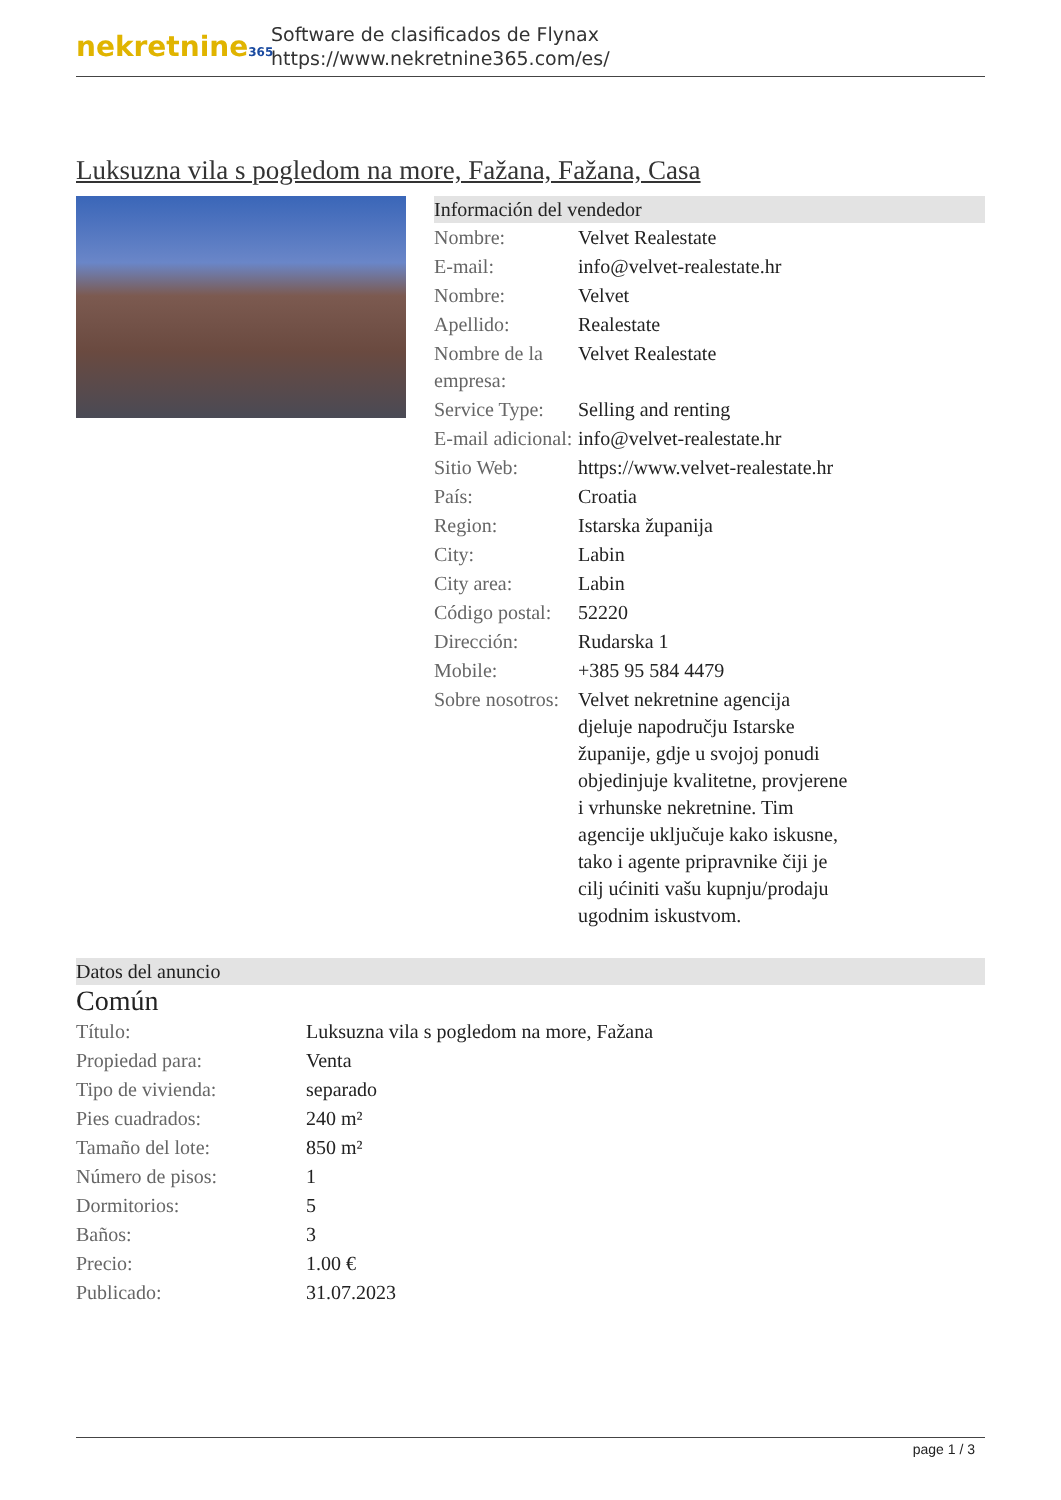nekretnine365
Software de clasificados de Flynax
https://www.nekretnine365.com/es/
Luksuzna vila s pogledom na more, Fažana, Fažana, Casa
Información del vendedor
| Nombre: | Velvet Realestate |
| E-mail: | info@velvet-realestate.hr |
| Nombre: | Velvet |
| Apellido: | Realestate |
| Nombre de la empresa: | Velvet Realestate |
| Service Type: | Selling and renting |
| E-mail adicional: | info@velvet-realestate.hr |
| Sitio Web: | https://www.velvet-realestate.hr |
| País: | Croatia |
| Region: | Istarska županija |
| City: | Labin |
| City area: | Labin |
| Código postal: | 52220 |
| Dirección: | Rudarska 1 |
| Mobile: | +385 95 584 4479 |
| Sobre nosotros: | Velvet nekretnine agencija djeluje napodručju Istarske županije, gdje u svojoj ponudi objedinjuje kvalitetne, provjerene i vrhunske nekretnine. Tim agencije uključuje kako iskusne, tako i agente pripravnike čiji je cilj ućiniti vašu kupnju/prodaju ugodnim iskustvom. |
Datos del anuncio
Común
| Título: | Luksuzna vila s pogledom na more, Fažana |
| Propiedad para: | Venta |
| Tipo de vivienda: | separado |
| Pies cuadrados: | 240 m² |
| Tamaño del lote: | 850 m² |
| Número de pisos: | 1 |
| Dormitorios: | 5 |
| Baños: | 3 |
| Precio: | 1.00 € |
| Publicado: | 31.07.2023 |
page 1 / 3